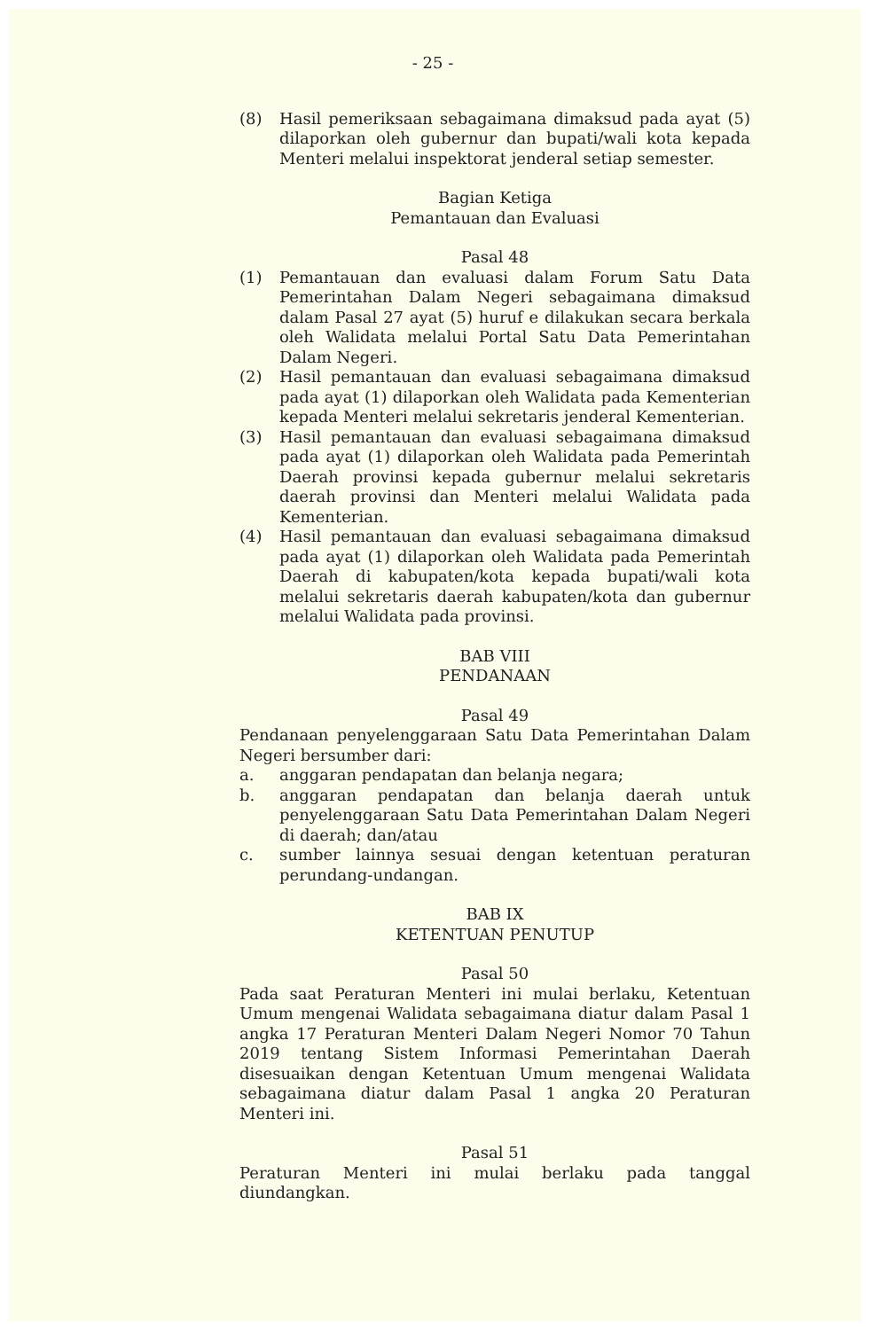- 25 -
(8) Hasil pemeriksaan sebagaimana dimaksud pada ayat (5) dilaporkan oleh gubernur dan bupati/wali kota kepada Menteri melalui inspektorat jenderal setiap semester.
Bagian Ketiga
Pemantauan dan Evaluasi
Pasal 48
(1) Pemantauan dan evaluasi dalam Forum Satu Data Pemerintahan Dalam Negeri sebagaimana dimaksud dalam Pasal 27 ayat (5) huruf e dilakukan secara berkala oleh Walidata melalui Portal Satu Data Pemerintahan Dalam Negeri.
(2) Hasil pemantauan dan evaluasi sebagaimana dimaksud pada ayat (1) dilaporkan oleh Walidata pada Kementerian kepada Menteri melalui sekretaris jenderal Kementerian.
(3) Hasil pemantauan dan evaluasi sebagaimana dimaksud pada ayat (1) dilaporkan oleh Walidata pada Pemerintah Daerah provinsi kepada gubernur melalui sekretaris daerah provinsi dan Menteri melalui Walidata pada Kementerian.
(4) Hasil pemantauan dan evaluasi sebagaimana dimaksud pada ayat (1) dilaporkan oleh Walidata pada Pemerintah Daerah di kabupaten/kota kepada bupati/wali kota melalui sekretaris daerah kabupaten/kota dan gubernur melalui Walidata pada provinsi.
BAB VIII
PENDANAAN
Pasal 49
Pendanaan penyelenggaraan Satu Data Pemerintahan Dalam Negeri bersumber dari:
a. anggaran pendapatan dan belanja negara;
b. anggaran pendapatan dan belanja daerah untuk penyelenggaraan Satu Data Pemerintahan Dalam Negeri di daerah; dan/atau
c. sumber lainnya sesuai dengan ketentuan peraturan perundang-undangan.
BAB IX
KETENTUAN PENUTUP
Pasal 50
Pada saat Peraturan Menteri ini mulai berlaku, Ketentuan Umum mengenai Walidata sebagaimana diatur dalam Pasal 1 angka 17 Peraturan Menteri Dalam Negeri Nomor 70 Tahun 2019 tentang Sistem Informasi Pemerintahan Daerah disesuaikan dengan Ketentuan Umum mengenai Walidata sebagaimana diatur dalam Pasal 1 angka 20 Peraturan Menteri ini.
Pasal 51
Peraturan Menteri ini mulai berlaku pada tanggal diundangkan.